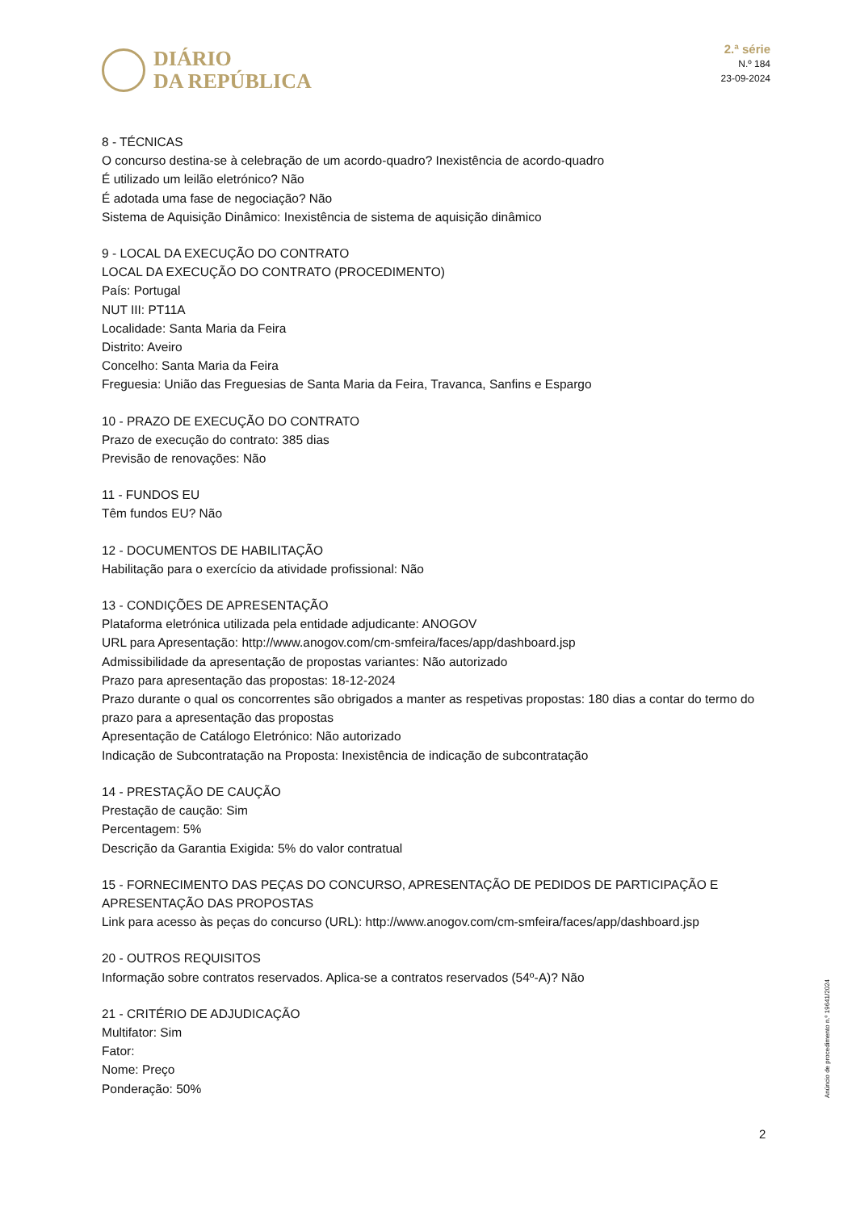DIÁRIO
DA REPÚBLICA
2.ª série
N.º 184
23-09-2024
8 - TÉCNICAS
O concurso destina-se à celebração de um acordo-quadro? Inexistência de acordo-quadro
É utilizado um leilão eletrónico? Não
É adotada uma fase de negociação? Não
Sistema de Aquisição Dinâmico: Inexistência de sistema de aquisição dinâmico
9 - LOCAL DA EXECUÇÃO DO CONTRATO
LOCAL DA EXECUÇÃO DO CONTRATO (PROCEDIMENTO)
País: Portugal
NUT III: PT11A
Localidade: Santa Maria da Feira
Distrito: Aveiro
Concelho: Santa Maria da Feira
Freguesia: União das Freguesias de Santa Maria da Feira, Travanca, Sanfins e Espargo
10 - PRAZO DE EXECUÇÃO DO CONTRATO
Prazo de execução do contrato: 385 dias
Previsão de renovações: Não
11 - FUNDOS EU
Têm fundos EU? Não
12 - DOCUMENTOS DE HABILITAÇÃO
Habilitação para o exercício da atividade profissional: Não
13 - CONDIÇÕES DE APRESENTAÇÃO
Plataforma eletrónica utilizada pela entidade adjudicante: ANOGOV
URL para Apresentação: http://www.anogov.com/cm-smfeira/faces/app/dashboard.jsp
Admissibilidade da apresentação de propostas variantes: Não autorizado
Prazo para apresentação das propostas: 18-12-2024
Prazo durante o qual os concorrentes são obrigados a manter as respetivas propostas: 180 dias a contar do termo do prazo para a apresentação das propostas
Apresentação de Catálogo Eletrónico: Não autorizado
Indicação de Subcontratação na Proposta: Inexistência de indicação de subcontratação
14 - PRESTAÇÃO DE CAUÇÃO
Prestação de caução: Sim
Percentagem: 5%
Descrição da Garantia Exigida: 5% do valor contratual
15 - FORNECIMENTO DAS PEÇAS DO CONCURSO, APRESENTAÇÃO DE PEDIDOS DE PARTICIPAÇÃO E APRESENTAÇÃO DAS PROPOSTAS
Link para acesso às peças do concurso (URL): http://www.anogov.com/cm-smfeira/faces/app/dashboard.jsp
20 - OUTROS REQUISITOS
Informação sobre contratos reservados. Aplica-se a contratos reservados (54º-A)? Não
21 - CRITÉRIO DE ADJUDICAÇÃO
Multifator: Sim
Fator:
Nome: Preço
Ponderação: 50%
Anúncio de procedimento n.º 19641/2024
2